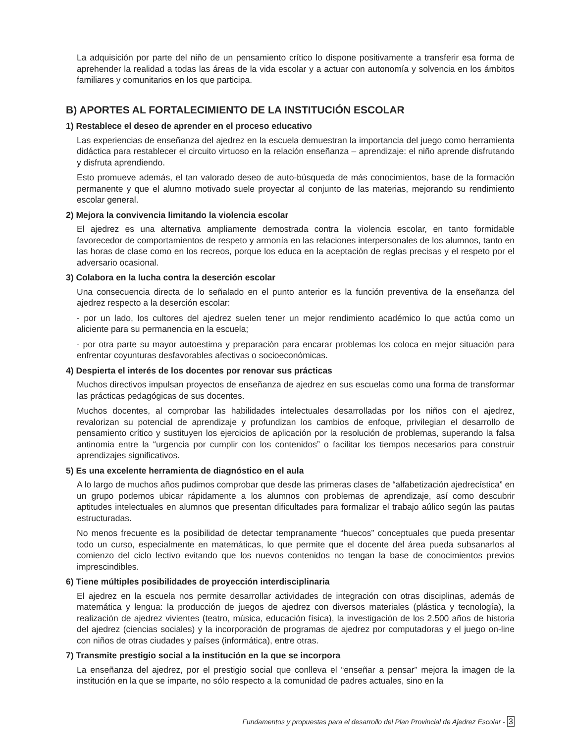La adquisición por parte del niño de un pensamiento crítico lo dispone positivamente a transferir esa forma de aprehender la realidad a todas las áreas de la vida escolar y a actuar con autonomía y solvencia en los ámbitos familiares y comunitarios en los que participa.
B) APORTES AL FORTALECIMIENTO DE LA INSTITUCIÓN ESCOLAR
1) Restablece el deseo de aprender en el proceso educativo
Las experiencias de enseñanza del ajedrez en la escuela demuestran la importancia del juego como herramienta didáctica para restablecer el circuito virtuoso en la relación enseñanza – aprendizaje: el niño aprende disfrutando y disfruta aprendiendo.
Esto promueve además, el tan valorado deseo de auto-búsqueda de más conocimientos, base de la formación permanente y que el alumno motivado suele proyectar al conjunto de las materias, mejorando su rendimiento escolar general.
2) Mejora la convivencia limitando la violencia escolar
El ajedrez es una alternativa ampliamente demostrada contra la violencia escolar, en tanto formidable favorecedor de comportamientos de respeto y armonía en las relaciones interpersonales de los alumnos, tanto en las horas de clase como en los recreos, porque los educa en la aceptación de reglas precisas y el respeto por el adversario ocasional.
3) Colabora en la lucha contra la deserción escolar
Una consecuencia directa de lo señalado en el punto anterior es la función preventiva de la enseñanza del ajedrez respecto a la deserción escolar:
- por un lado, los cultores del ajedrez suelen tener un mejor rendimiento académico lo que actúa como un aliciente para su permanencia en la escuela;
- por otra parte su mayor autoestima y preparación para encarar problemas los coloca en mejor situación para enfrentar coyunturas desfavorables afectivas o socioeconómicas.
4) Despierta el interés de los docentes por renovar sus prácticas
Muchos directivos impulsan proyectos de enseñanza de ajedrez en sus escuelas como una forma de transformar las prácticas pedagógicas de sus docentes.
Muchos docentes, al comprobar las habilidades intelectuales desarrolladas por los niños con el ajedrez, revalorizan su potencial de aprendizaje y profundizan los cambios de enfoque, privilegian el desarrollo de pensamiento crítico y sustituyen los ejercicios de aplicación por la resolución de problemas, superando la falsa antinomia entre la “urgencia por cumplir con los contenidos” o facilitar los tiempos necesarios para construir aprendizajes significativos.
5) Es una excelente herramienta de diagnóstico en el aula
A lo largo de muchos años pudimos comprobar que desde las primeras clases de “alfabetización ajedrecística” en un grupo podemos ubicar rápidamente a los alumnos con problemas de aprendizaje, así como descubrir aptitudes intelectuales en alumnos que presentan dificultades para formalizar el trabajo aúlico según las pautas estructuradas.
No menos frecuente es la posibilidad de detectar tempranamente “huecos” conceptuales que pueda presentar todo un curso, especialmente en matemáticas, lo que permite que el docente del área pueda subsanarlos al comienzo del ciclo lectivo evitando que los nuevos contenidos no tengan la base de conocimientos previos imprescindibles.
6) Tiene múltiples posibilidades de proyección interdisciplinaria
El ajedrez en la escuela nos permite desarrollar actividades de integración con otras disciplinas, además de matemática y lengua: la producción de juegos de ajedrez con diversos materiales (plástica y tecnología), la realización de ajedrez vivientes (teatro, música, educación física), la investigación de los 2.500 años de historia del ajedrez (ciencias sociales) y la incorporación de programas de ajedrez por computadoras y el juego on-line con niños de otras ciudades y países (informática), entre otras.
7) Transmite prestigio social a la institución en la que se incorpora
La enseñanza del ajedrez, por el prestigio social que conlleva el “enseñar a pensar” mejora la imagen de la institución en la que se imparte, no sólo respecto a la comunidad de padres actuales, sino en la
Fundamentos y propuestas para el desarrollo del Plan Provincial de Ajedrez Escolar - 3